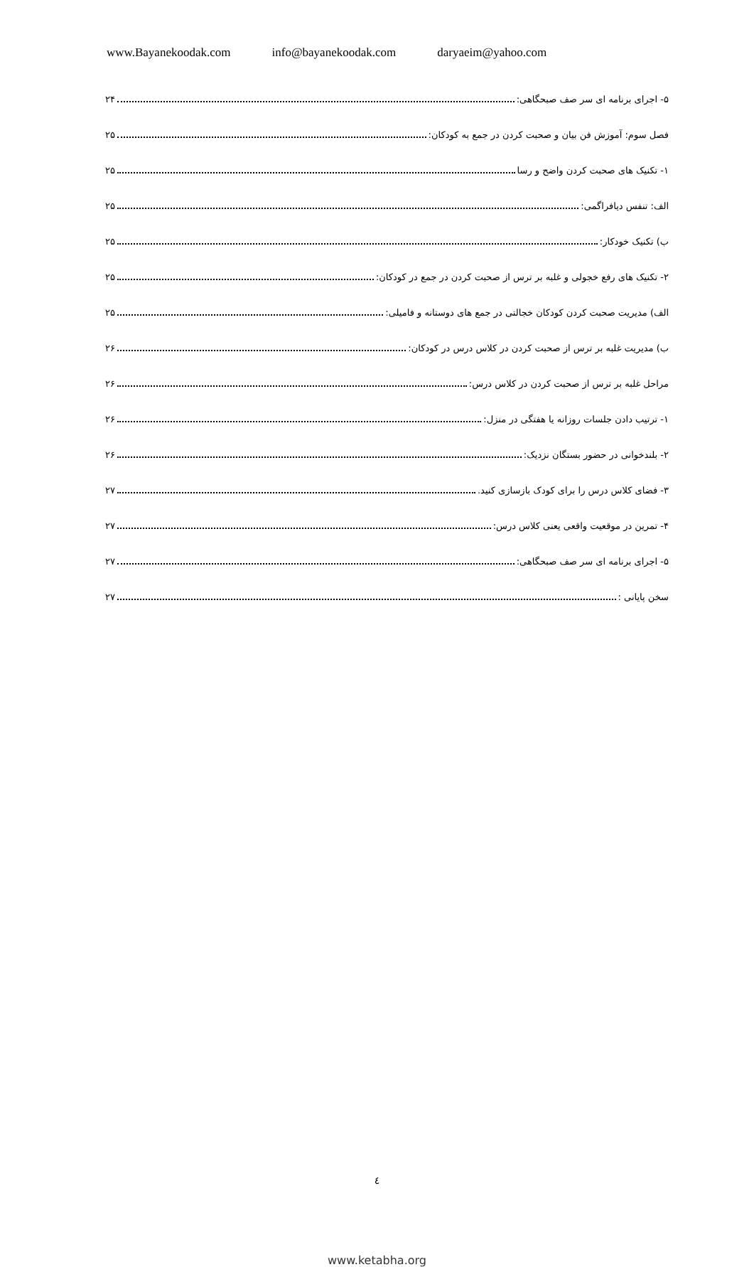www.Bayanekoodak.com info@bayanekoodak.com daryaeim@yahoo.com
۵- اجرای برنامه ای سر صف صبحگاهی: ۲۴
فصل سوم: آموزش فن بیان و صحبت کردن در جمع به کودکان: ۲۵
۱- تکنیک های صحبت کردن واضح و رسا ۲۵
الف: تنفس دیافراگمی: ۲۵
ب) تکنیک خودکار: ۲۵
۲- تکنیک های رفع خجولی و غلبه بر ترس از صحبت کردن در جمع در کودکان: ۲۵
الف) مدیریت صحبت کردن کودکان خجالتی در جمع های دوستانه و فامیلی: ۲۵
ب) مدیریت غلبه بر ترس از صحبت کردن در کلاس درس در کودکان: ۲۶
مراحل غلبه بر ترس از صحبت کردن در کلاس درس: ۲۶
۱- ترتیب دادن جلسات روزانه یا هفتگی در منزل: ۲۶
۲- بلندخوانی در حضور بستگان نزدیک: ۲۶
۳- فضای کلاس درس را برای کودک بازسازی کنید. ۲۷
۴- تمرین در موقعیت واقعی یعنی کلاس درس: ۲۷
۵- اجرای برنامه ای سر صف صبحگاهی: ۲۷
سخن پایانی : ۲۷
٤
www.ketabha.org